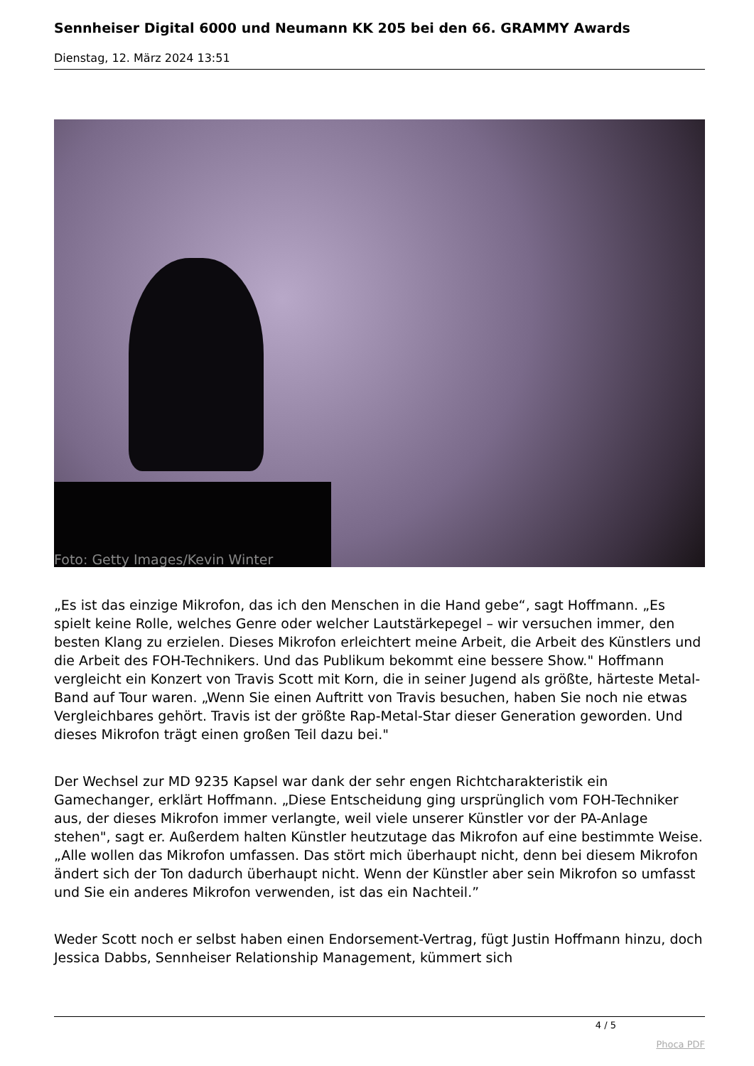Sennheiser Digital 6000 und Neumann KK 205 bei den 66. GRAMMY Awards
Dienstag, 12. März 2024 13:51
Foto: Getty Images/Kevin Winter
„Es ist das einzige Mikrofon, das ich den Menschen in die Hand gebe“, sagt Hoffmann. „Es spielt keine Rolle, welches Genre oder welcher Lautstärkepegel – wir versuchen immer, den besten Klang zu erzielen. Dieses Mikrofon erleichtert meine Arbeit, die Arbeit des Künstlers und die Arbeit des FOH-Technikers. Und das Publikum bekommt eine bessere Show." Hoffmann vergleicht ein Konzert von Travis Scott mit Korn, die in seiner Jugend als größte, härteste Metal-Band auf Tour waren. „Wenn Sie einen Auftritt von Travis besuchen, haben Sie noch nie etwas Vergleichbares gehört. Travis ist der größte Rap-Metal-Star dieser Generation geworden. Und dieses Mikrofon trägt einen großen Teil dazu bei."
Der Wechsel zur MD 9235 Kapsel war dank der sehr engen Richtcharakteristik ein Gamechanger, erklärt Hoffmann. „Diese Entscheidung ging ursprünglich vom FOH-Techniker aus, der dieses Mikrofon immer verlangte, weil viele unserer Künstler vor der PA-Anlage stehen", sagt er. Außerdem halten Künstler heutzutage das Mikrofon auf eine bestimmte Weise. „Alle wollen das Mikrofon umfassen. Das stört mich überhaupt nicht, denn bei diesem Mikrofon ändert sich der Ton dadurch überhaupt nicht. Wenn der Künstler aber sein Mikrofon so umfasst und Sie ein anderes Mikrofon verwenden, ist das ein Nachteil.”
Weder Scott noch er selbst haben einen Endorsement-Vertrag, fügt Justin Hoffmann hinzu, doch Jessica Dabbs, Sennheiser Relationship Management, kümmert sich
4 / 5
Phoca PDF